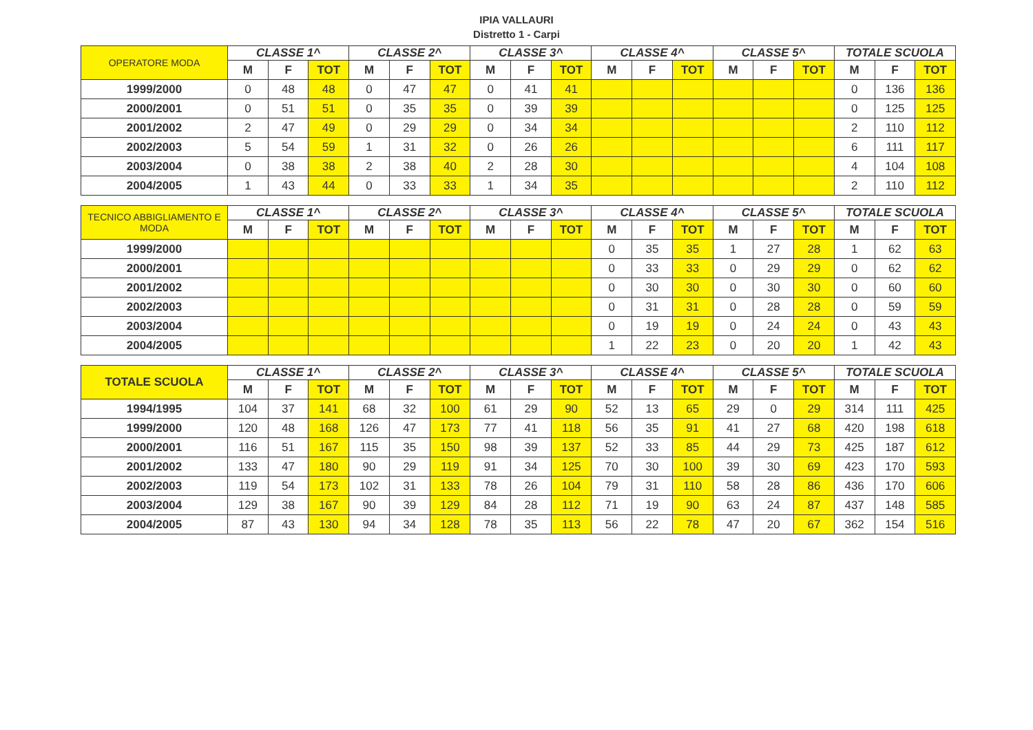IPIA VALLAURI
Distretto 1 - Carpi
| OPERATORE MODA | CLASSE 1^ | | | CLASSE 2^ | | | CLASSE 3^ | | | CLASSE 4^ | | | CLASSE 5^ | | | TOTALE SCUOLA | | |
| --- | --- | --- | --- | --- | --- | --- | --- | --- | --- | --- | --- | --- | --- | --- | --- | --- | --- | --- |
| | M | F | TOT | M | F | TOT | M | F | TOT | M | F | TOT | M | F | TOT | M | F | TOT |
| 1999/2000 | 0 | 48 | 48 | 0 | 47 | 47 | 0 | 41 | 41 | | | | | | | 0 | 136 | 136 |
| 2000/2001 | 0 | 51 | 51 | 0 | 35 | 35 | 0 | 39 | 39 | | | | | | | 0 | 125 | 125 |
| 2001/2002 | 2 | 47 | 49 | 0 | 29 | 29 | 0 | 34 | 34 | | | | | | | 2 | 110 | 112 |
| 2002/2003 | 5 | 54 | 59 | 1 | 31 | 32 | 0 | 26 | 26 | | | | | | | 6 | 111 | 117 |
| 2003/2004 | 0 | 38 | 38 | 2 | 38 | 40 | 2 | 28 | 30 | | | | | | | 4 | 104 | 108 |
| 2004/2005 | 1 | 43 | 44 | 0 | 33 | 33 | 1 | 34 | 35 | | | | | | | 2 | 110 | 112 |
| TECNICO ABBIGLIAMENTO E MODA | CLASSE 1^ | | | CLASSE 2^ | | | CLASSE 3^ | | | CLASSE 4^ | | | CLASSE 5^ | | | TOTALE SCUOLA | | |
| --- | --- | --- | --- | --- | --- | --- | --- | --- | --- | --- | --- | --- | --- | --- | --- | --- | --- | --- |
| | M | F | TOT | M | F | TOT | M | F | TOT | M | F | TOT | M | F | TOT | M | F | TOT |
| 1999/2000 | | | | | | | | | | 0 | 35 | 35 | 1 | 27 | 28 | 1 | 62 | 63 |
| 2000/2001 | | | | | | | | | | 0 | 33 | 33 | 0 | 29 | 29 | 0 | 62 | 62 |
| 2001/2002 | | | | | | | | | | 0 | 30 | 30 | 0 | 30 | 30 | 0 | 60 | 60 |
| 2002/2003 | | | | | | | | | | 0 | 31 | 31 | 0 | 28 | 28 | 0 | 59 | 59 |
| 2003/2004 | | | | | | | | | | 0 | 19 | 19 | 0 | 24 | 24 | 0 | 43 | 43 |
| 2004/2005 | | | | | | | | | | 1 | 22 | 23 | 0 | 20 | 20 | 1 | 42 | 43 |
| TOTALE SCUOLA | CLASSE 1^ | | | CLASSE 2^ | | | CLASSE 3^ | | | CLASSE 4^ | | | CLASSE 5^ | | | TOTALE SCUOLA | | |
| --- | --- | --- | --- | --- | --- | --- | --- | --- | --- | --- | --- | --- | --- | --- | --- | --- | --- | --- |
| | M | F | TOT | M | F | TOT | M | F | TOT | M | F | TOT | M | F | TOT | M | F | TOT |
| 1994/1995 | 104 | 37 | 141 | 68 | 32 | 100 | 61 | 29 | 90 | 52 | 13 | 65 | 29 | 0 | 29 | 314 | 111 | 425 |
| 1999/2000 | 120 | 48 | 168 | 126 | 47 | 173 | 77 | 41 | 118 | 56 | 35 | 91 | 41 | 27 | 68 | 420 | 198 | 618 |
| 2000/2001 | 116 | 51 | 167 | 115 | 35 | 150 | 98 | 39 | 137 | 52 | 33 | 85 | 44 | 29 | 73 | 425 | 187 | 612 |
| 2001/2002 | 133 | 47 | 180 | 90 | 29 | 119 | 91 | 34 | 125 | 70 | 30 | 100 | 39 | 30 | 69 | 423 | 170 | 593 |
| 2002/2003 | 119 | 54 | 173 | 102 | 31 | 133 | 78 | 26 | 104 | 79 | 31 | 110 | 58 | 28 | 86 | 436 | 170 | 606 |
| 2003/2004 | 129 | 38 | 167 | 90 | 39 | 129 | 84 | 28 | 112 | 71 | 19 | 90 | 63 | 24 | 87 | 437 | 148 | 585 |
| 2004/2005 | 87 | 43 | 130 | 94 | 34 | 128 | 78 | 35 | 113 | 56 | 22 | 78 | 47 | 20 | 67 | 362 | 154 | 516 |